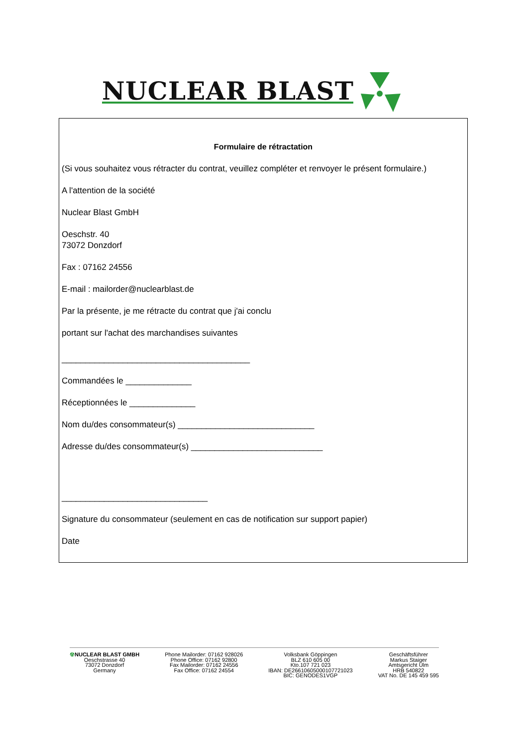NUCLEAR BLAST
Formulaire de rétractation
(Si vous souhaitez vous rétracter du contrat, veuillez compléter et renvoyer le présent formulaire.)
A l'attention de la société
Nuclear Blast GmbH
Oeschstr. 40
73072 Donzdorf
Fax : 07162 24556
E-mail : mailorder@nuclearblast.de
Par la présente, je me rétracte du contrat que j'ai conclu
portant sur l'achat des marchandises suivantes
________________________________________
Commandées le ______________
Réceptionnées le ______________
Nom du/des consommateur(s) _____________________________
Adresse du/des consommateur(s) ____________________________
_______________________________
Signature du consommateur (seulement en cas de notification sur support papier)
Date
☢NUCLEAR BLAST GMBH
Oeschstrasse 40
73072 Donzdorf
Germany
Phone Mailorder: 07162 928026
Phone Office: 07162 92800
Fax Mailorder: 07162 24556
Fax Office: 07162 24554
Volksbank Göppingen
BLZ 610 605 00
Kto.107 721 023
IBAN: DE26610605000107721023
BIC: GENODES1VGP
Geschäftsführer
Markus Staiger
Amtsgericht Ulm
HRB 540822
VAT No. DE 145 459 595